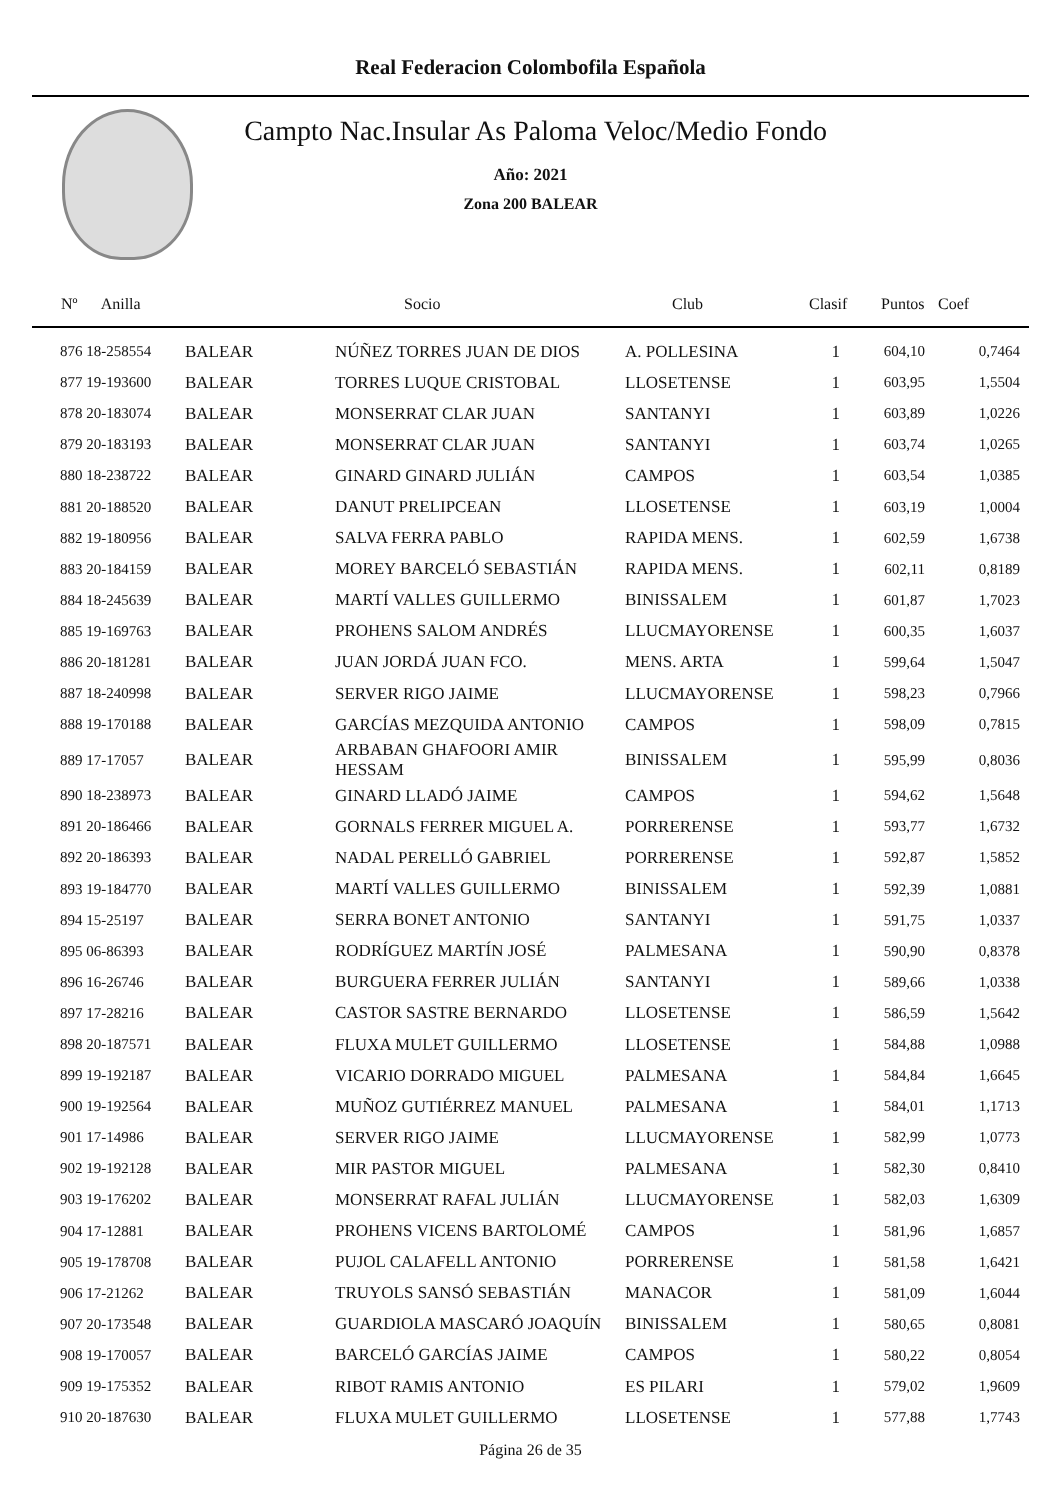Real Federacion Colombofila Española
Campto Nac.Insular As Paloma Veloc/Medio Fondo
Año: 2021
Zona 200 BALEAR
| Nº Anilla | | Socio | Club | Clasif | Puntos | Coef |
| --- | --- | --- | --- | --- | --- | --- |
| 876 18-258554 | BALEAR | NÚÑEZ TORRES JUAN DE DIOS | A. POLLESINA | 1 | 604,10 | 0,7464 |
| 877 19-193600 | BALEAR | TORRES LUQUE CRISTOBAL | LLOSETENSE | 1 | 603,95 | 1,5504 |
| 878 20-183074 | BALEAR | MONSERRAT CLAR JUAN | SANTANYI | 1 | 603,89 | 1,0226 |
| 879 20-183193 | BALEAR | MONSERRAT CLAR JUAN | SANTANYI | 1 | 603,74 | 1,0265 |
| 880 18-238722 | BALEAR | GINARD GINARD JULIÁN | CAMPOS | 1 | 603,54 | 1,0385 |
| 881 20-188520 | BALEAR | DANUT PRELIPCEAN | LLOSETENSE | 1 | 603,19 | 1,0004 |
| 882 19-180956 | BALEAR | SALVA FERRA PABLO | RAPIDA MENS. | 1 | 602,59 | 1,6738 |
| 883 20-184159 | BALEAR | MOREY BARCELÓ SEBASTIÁN | RAPIDA MENS. | 1 | 602,11 | 0,8189 |
| 884 18-245639 | BALEAR | MARTÍ VALLES GUILLERMO | BINISSALEM | 1 | 601,87 | 1,7023 |
| 885 19-169763 | BALEAR | PROHENS SALOM ANDRÉS | LLUCMAYORENSE | 1 | 600,35 | 1,6037 |
| 886 20-181281 | BALEAR | JUAN JORDÁ JUAN FCO. | MENS. ARTA | 1 | 599,64 | 1,5047 |
| 887 18-240998 | BALEAR | SERVER RIGO JAIME | LLUCMAYORENSE | 1 | 598,23 | 0,7966 |
| 888 19-170188 | BALEAR | GARCÍAS MEZQUIDA ANTONIO | CAMPOS | 1 | 598,09 | 0,7815 |
| 889 17-17057 | BALEAR | ARBABAN GHAFOORI AMIR HESSAM | BINISSALEM | 1 | 595,99 | 0,8036 |
| 890 18-238973 | BALEAR | GINARD LLADÓ JAIME | CAMPOS | 1 | 594,62 | 1,5648 |
| 891 20-186466 | BALEAR | GORNALS FERRER MIGUEL A. | PORRERENSE | 1 | 593,77 | 1,6732 |
| 892 20-186393 | BALEAR | NADAL PERELLÓ GABRIEL | PORRERENSE | 1 | 592,87 | 1,5852 |
| 893 19-184770 | BALEAR | MARTÍ VALLES GUILLERMO | BINISSALEM | 1 | 592,39 | 1,0881 |
| 894 15-25197 | BALEAR | SERRA BONET ANTONIO | SANTANYI | 1 | 591,75 | 1,0337 |
| 895 06-86393 | BALEAR | RODRÍGUEZ MARTÍN JOSÉ | PALMESANA | 1 | 590,90 | 0,8378 |
| 896 16-26746 | BALEAR | BURGUERA FERRER JULIÁN | SANTANYI | 1 | 589,66 | 1,0338 |
| 897 17-28216 | BALEAR | CASTOR SASTRE BERNARDO | LLOSETENSE | 1 | 586,59 | 1,5642 |
| 898 20-187571 | BALEAR | FLUXA MULET GUILLERMO | LLOSETENSE | 1 | 584,88 | 1,0988 |
| 899 19-192187 | BALEAR | VICARIO DORRADO MIGUEL | PALMESANA | 1 | 584,84 | 1,6645 |
| 900 19-192564 | BALEAR | MUÑOZ GUTIÉRREZ MANUEL | PALMESANA | 1 | 584,01 | 1,1713 |
| 901 17-14986 | BALEAR | SERVER RIGO JAIME | LLUCMAYORENSE | 1 | 582,99 | 1,0773 |
| 902 19-192128 | BALEAR | MIR PASTOR MIGUEL | PALMESANA | 1 | 582,30 | 0,8410 |
| 903 19-176202 | BALEAR | MONSERRAT RAFAL JULIÁN | LLUCMAYORENSE | 1 | 582,03 | 1,6309 |
| 904 17-12881 | BALEAR | PROHENS VICENS BARTOLOMÉ | CAMPOS | 1 | 581,96 | 1,6857 |
| 905 19-178708 | BALEAR | PUJOL CALAFELL ANTONIO | PORRERENSE | 1 | 581,58 | 1,6421 |
| 906 17-21262 | BALEAR | TRUYOLS SANSÓ SEBASTIÁN | MANACOR | 1 | 581,09 | 1,6044 |
| 907 20-173548 | BALEAR | GUARDIOLA MASCARÓ JOAQUÍN | BINISSALEM | 1 | 580,65 | 0,8081 |
| 908 19-170057 | BALEAR | BARCELÓ GARCÍAS JAIME | CAMPOS | 1 | 580,22 | 0,8054 |
| 909 19-175352 | BALEAR | RIBOT RAMIS ANTONIO | ES PILARI | 1 | 579,02 | 1,9609 |
| 910 20-187630 | BALEAR | FLUXA MULET GUILLERMO | LLOSETENSE | 1 | 577,88 | 1,7743 |
Página 26 de 35